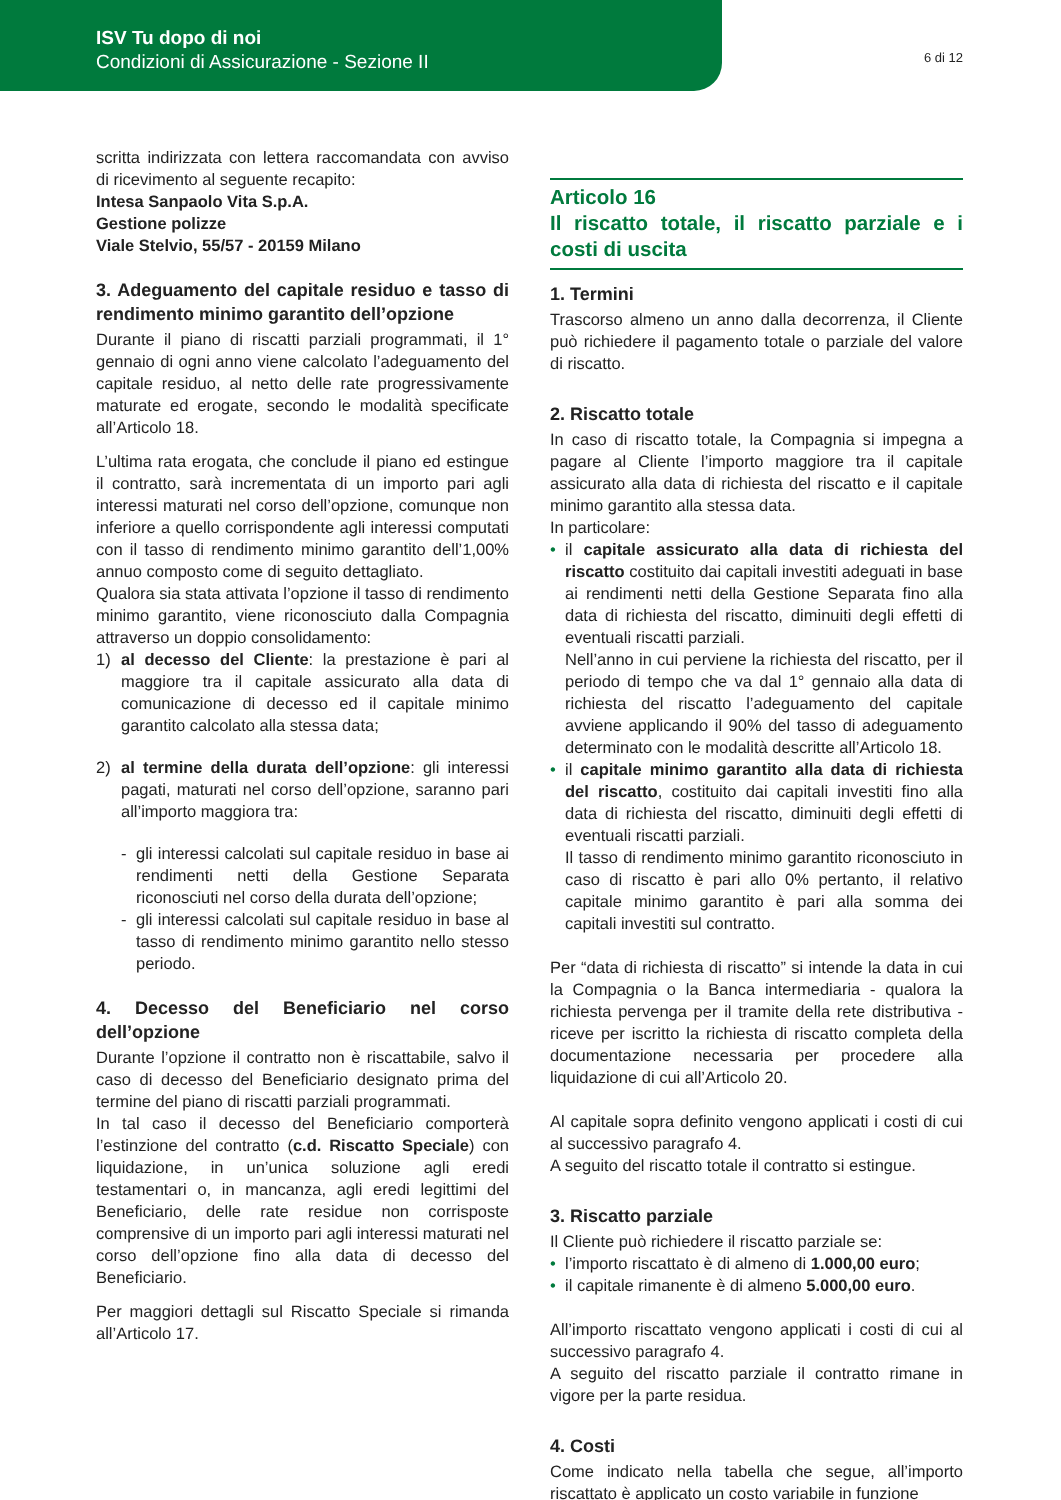ISV Tu dopo di noi
Condizioni di Assicurazione - Sezione II
6 di 12
scritta indirizzata con lettera raccomandata con avviso di ricevimento al seguente recapito:
Intesa Sanpaolo Vita S.p.A.
Gestione polizze
Viale Stelvio, 55/57 - 20159 Milano
3. Adeguamento del capitale residuo e tasso di rendimento minimo garantito dell’opzione
Durante il piano di riscatti parziali programmati, il 1° gennaio di ogni anno viene calcolato l’adeguamento del capitale residuo, al netto delle rate progressivamente maturate ed erogate, secondo le modalità specificate all’Articolo 18.
L’ultima rata erogata, che conclude il piano ed estingue il contratto, sarà incrementata di un importo pari agli interessi maturati nel corso dell’opzione, comunque non inferiore a quello corrispondente agli interessi computati con il tasso di rendimento minimo garantito dell’1,00% annuo composto come di seguito dettagliato.
Qualora sia stata attivata l’opzione il tasso di rendimento minimo garantito, viene riconosciuto dalla Compagnia attraverso un doppio consolidamento:
1) al decesso del Cliente: la prestazione è pari al maggiore tra il capitale assicurato alla data di comunicazione di decesso ed il capitale minimo garantito calcolato alla stessa data;
2) al termine della durata dell’opzione: gli interessi pagati, maturati nel corso dell’opzione, saranno pari all’importo maggiora tra:
- gli interessi calcolati sul capitale residuo in base ai rendimenti netti della Gestione Separata riconosciuti nel corso della durata dell’opzione;
- gli interessi calcolati sul capitale residuo in base al tasso di rendimento minimo garantito nello stesso periodo.
4. Decesso del Beneficiario nel corso dell’opzione
Durante l’opzione il contratto non è riscattabile, salvo il caso di decesso del Beneficiario designato prima del termine del piano di riscatti parziali programmati.
In tal caso il decesso del Beneficiario comporterà l’estinzione del contratto (c.d. Riscatto Speciale) con liquidazione, in un’unica soluzione agli eredi testamentari o, in mancanza, agli eredi legittimi del Beneficiario, delle rate residue non corrisposte comprensive di un importo pari agli interessi maturati nel corso dell’opzione fino alla data di decesso del Beneficiario.
Per maggiori dettagli sul Riscatto Speciale si rimanda all’Articolo 17.
Articolo 16
Il riscatto totale, il riscatto parziale e i costi di uscita
1. Termini
Trascorso almeno un anno dalla decorrenza, il Cliente può richiedere il pagamento totale o parziale del valore di riscatto.
2. Riscatto totale
In caso di riscatto totale, la Compagnia si impegna a pagare al Cliente l’importo maggiore tra il capitale assicurato alla data di richiesta del riscatto e il capitale minimo garantito alla stessa data.
In particolare:
il capitale assicurato alla data di richiesta del riscatto costituito dai capitali investiti adeguati in base ai rendimenti netti della Gestione Separata fino alla data di richiesta del riscatto, diminuiti degli effetti di eventuali riscatti parziali.
Nell’anno in cui perviene la richiesta del riscatto, per il periodo di tempo che va dal 1° gennaio alla data di richiesta del riscatto l’adeguamento del capitale avviene applicando il 90% del tasso di adeguamento determinato con le modalità descritte all’Articolo 18.
il capitale minimo garantito alla data di richiesta del riscatto, costituito dai capitali investiti fino alla data di richiesta del riscatto, diminuiti degli effetti di eventuali riscatti parziali.
Il tasso di rendimento minimo garantito riconosciuto in caso di riscatto è pari allo 0% pertanto, il relativo capitale minimo garantito è pari alla somma dei capitali investiti sul contratto.
Per “data di richiesta di riscatto” si intende la data in cui la Compagnia o la Banca intermediaria - qualora la richiesta pervenga per il tramite della rete distributiva - riceve per iscritto la richiesta di riscatto completa della documentazione necessaria per procedere alla liquidazione di cui all’Articolo 20.
Al capitale sopra definito vengono applicati i costi di cui al successivo paragrafo 4.
A seguito del riscatto totale il contratto si estingue.
3. Riscatto parziale
Il Cliente può richiedere il riscatto parziale se:
l’importo riscattato è di almeno di 1.000,00 euro;
il capitale rimanente è di almeno 5.000,00 euro.
All’importo riscattato vengono applicati i costi di cui al successivo paragrafo 4.
A seguito del riscatto parziale il contratto rimane in vigore per la parte residua.
4. Costi
Come indicato nella tabella che segue, all’importo riscattato è applicato un costo variabile in funzione